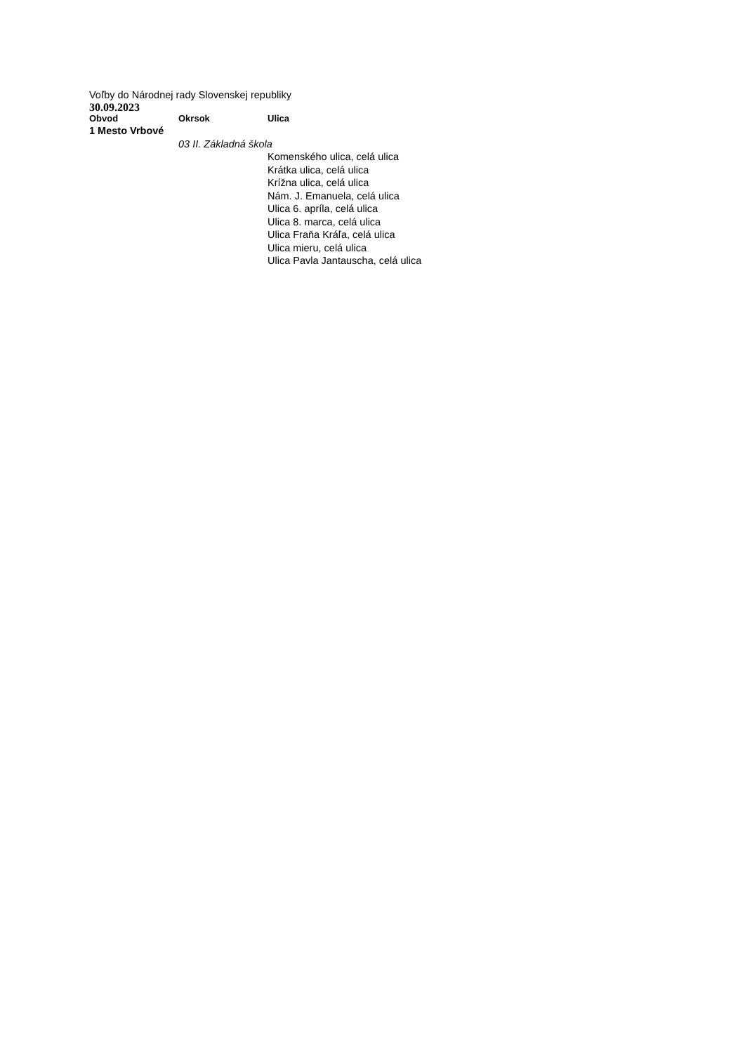Voľby do Národnej rady Slovenskej republiky
30.09.2023
| Obvod | Okrsok | Ulica |
| --- | --- | --- |
| 1 Mesto Vrbové | | |
| | 03 II. Základná škola | |
| | | Komenského ulica, celá ulica |
| | | Krátka ulica, celá ulica |
| | | Krížna ulica, celá ulica |
| | | Nám. J. Emanuela, celá ulica |
| | | Ulica 6. apríla, celá ulica |
| | | Ulica 8. marca, celá ulica |
| | | Ulica Fraňa Kráľa, celá ulica |
| | | Ulica mieru, celá ulica |
| | | Ulica Pavla Jantauscha, celá ulica |